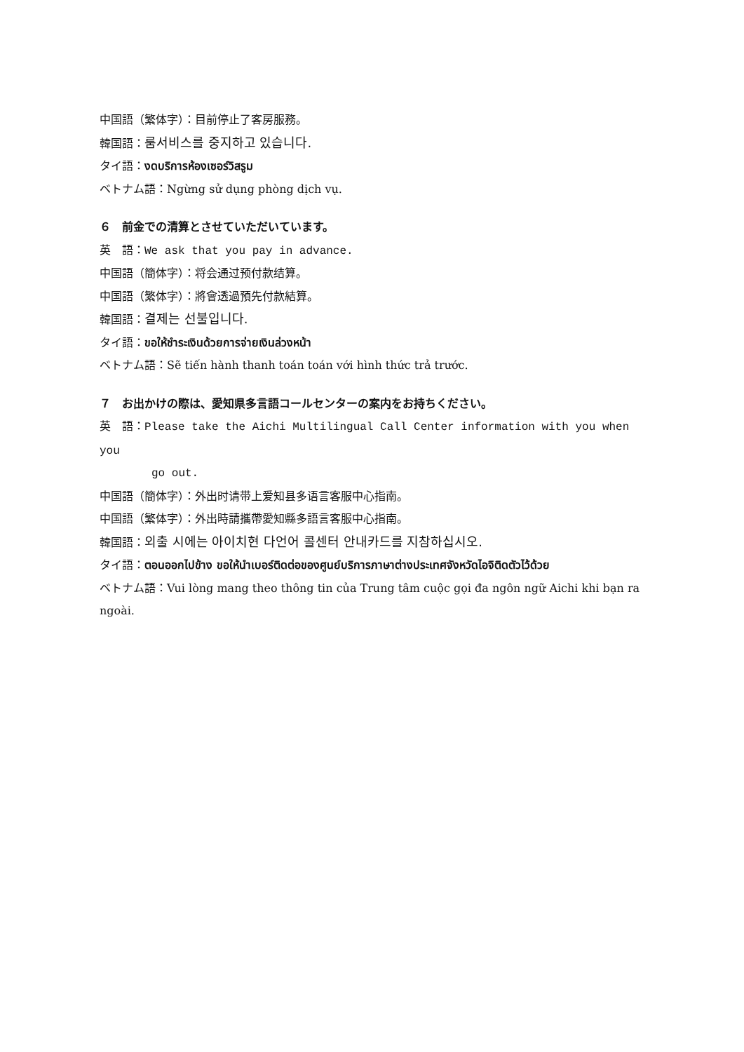中国語（繁体字）：目前停止了客房服務。
韓国語：룸서비스를 중지하고 있습니다.
タイ語：งดบริการห้องเซอร์วิสรูม
ベトナム語：Ngừng sử dụng phòng dịch vụ.
６　前金での清算とさせていただいています。
英　語：We ask that you pay in advance.
中国語（簡体字）：将会通过预付款结算。
中国語（繁体字）：將會透過預先付款結算。
韓国語：결제는 선불입니다.
タイ語：ขอให้ชำระเงินด้วยการจ่ายเงินล่วงหน้า
ベトナム語：Sẽ tiến hành thanh toán toán với hình thức trả trước.
７　お出かけの際は、愛知県多言語コールセンターの案内をお持ちください。
英　語：Please take the Aichi Multilingual Call Center information with you when you
go out.
中国語（簡体字）：外出时请带上爱知县多语言客服中心指南。
中国語（繁体字）：外出時請攜帶愛知縣多語言客服中心指南。
韓国語：외출 시에는 아이치현 다언어 콜센터 안내카드를 지참하십시오.
タイ語：ตอนออกไปข้าง ขอให้นำเบอร์ติดต่อของศูนย์บริการภาษาต่างประเทศจังหวัดไอจิติดตัวไว้ด้วย
ベトナム語：Vui lòng mang theo thông tin của Trung tâm cuộc gọi đa ngôn ngữ Aichi khi bạn ra ngoài.